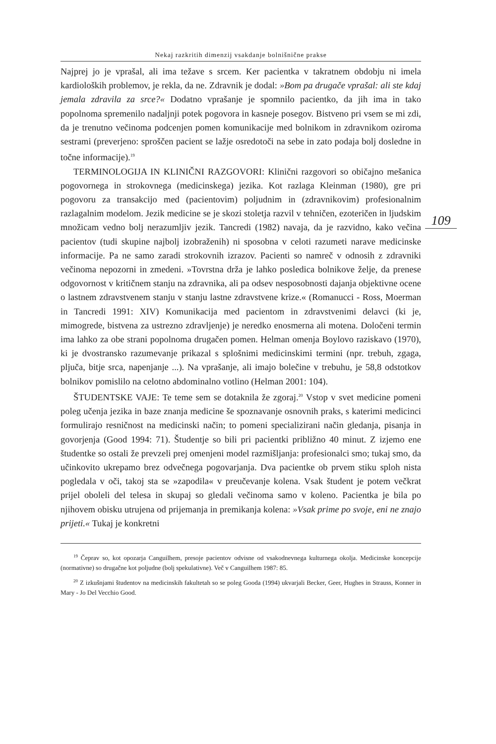Nekaj razkritih dimenzij vsakdanje bolnišnične prakse
109
Najprej jo je vprašal, ali ima težave s srcem. Ker pacientka v takratnem obdobju ni imela kardioloških problemov, je rekla, da ne. Zdravnik je dodal: »Bom pa drugače vprašal: ali ste kdaj jemala zdravila za srce?« Dodatno vprašanje je spomnilo pacientko, da jih ima in tako popolnoma spremenilo nadaljnji potek pogovora in kasneje posegov. Bistveno pri vsem se mi zdi, da je trenutno večinoma podcenjen pomen komunikacije med bolnikom in zdravnikom oziroma sestrami (preverjeno: sproščen pacient se lažje osredotoči na sebe in zato podaja bolj dosledne in točne informacije).<sup>19</sup>
TERMINOLOGIJA IN KLINIČNI RAZGOVORI: Klinični razgovori so običajno mešanica pogovornega in strokovnega (medicinskega) jezika. Kot razlaga Kleinman (1980), gre pri pogovoru za transakcijo med (pacientovim) poljudnim in (zdravnikovim) profesionalnim razlagalnim modelom. Jezik medicine se je skozi stoletja razvil v tehničen, ezoteričen in ljudskim množicam vedno bolj nerazumljiv jezik. Tancredi (1982) navaja, da je razvidno, kako večina pacientov (tudi skupine najbolj izobraženih) ni sposobna v celoti razumeti narave medicinske informacije. Pa ne samo zaradi strokovnih izrazov. Pacienti so namreč v odnosih z zdravniki večinoma nepozorni in zmedeni. »Tovrstna drža je lahko posledica bolnikove želje, da prenese odgovornost v kritičnem stanju na zdravnika, ali pa odsev nesposobnosti dajanja objektivne ocene o lastnem zdravstvenem stanju v stanju lastne zdravstvene krize.« (Romanucci - Ross, Moerman in Tancredi 1991: XIV) Komunikacija med pacientom in zdravstvenimi delavci (ki je, mimogrede, bistvena za ustrezno zdravljenje) je neredko enosmerna ali motena. Določeni termin ima lahko za obe strani popolnoma drugačen pomen. Helman omenja Boylovo raziskavo (1970), ki je dvostransko razumevanje prikazal s splošnimi medicinskimi termini (npr. trebuh, zgaga, pljuča, bitje srca, napenjanje ...). Na vprašanje, ali imajo bolečine v trebuhu, je 58,8 odstotkov bolnikov pomislilo na celotno abdominalno votlino (Helman 2001: 104).
ŠTUDENTSKE VAJE: Te teme sem se dotaknila že zgoraj.<sup>20</sup> Vstop v svet medicine pomeni poleg učenja jezika in baze znanja medicine še spoznavanje osnovnih praks, s katerimi medicinci formulirajo resničnost na medicinski način; to pomeni specializirani način gledanja, pisanja in govorjenja (Good 1994: 71). Študentje so bili pri pacientki približno 40 minut. Z izjemo ene študentke so ostali že prevzeli prej omenjeni model razmišljanja: profesionalci smo; tukaj smo, da učinkovito ukrepamo brez odvečnega pogovarjanja. Dva pacientke ob prvem stiku sploh nista pogledala v oči, takoj sta se »zapodila« v preučevanje kolena. Vsak študent je potem večkrat prijel oboleli del telesa in skupaj so gledali večinoma samo v koleno. Pacientka je bila po njihovem obisku utrujena od prijemanja in premikanja kolena: »Vsak prime po svoje, eni ne znajo prijeti.« Tukaj je konkretni
<sup>19</sup> Čeprav so, kot opozarja Canguilhem, presoje pacientov odvisne od vsakodnevnega kulturnega okolja. Medicinske koncepcije (normativne) so drugačne kot poljudne (bolj spekulativne). Več v Canguilhem 1987: 85.
<sup>20</sup> Z izkušnjami študentov na medicinskih fakultetah so se poleg Gooda (1994) ukvarjali Becker, Geer, Hughes in Strauss, Konner in Mary - Jo Del Vecchio Good.